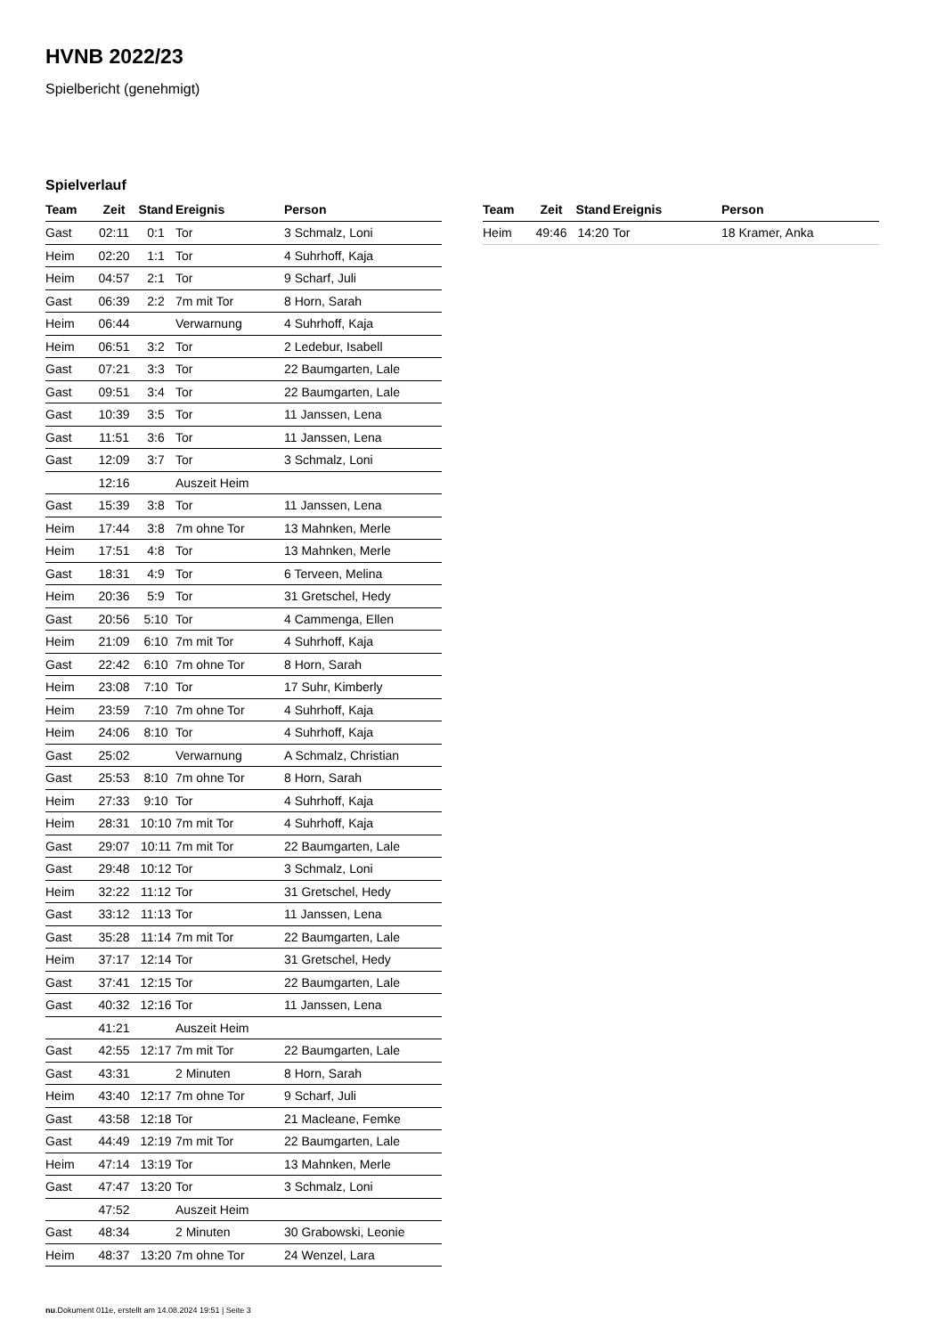HVNB 2022/23
Spielbericht (genehmigt)
Spielverlauf
| Team | Zeit | Stand | Ereignis | Person |
| --- | --- | --- | --- | --- |
| Gast | 02:11 | 0:1 | Tor | 3 Schmalz, Loni |
| Heim | 02:20 | 1:1 | Tor | 4 Suhrhoff, Kaja |
| Heim | 04:57 | 2:1 | Tor | 9 Scharf, Juli |
| Gast | 06:39 | 2:2 | 7m mit Tor | 8 Horn, Sarah |
| Heim | 06:44 | | Verwarnung | 4 Suhrhoff, Kaja |
| Heim | 06:51 | 3:2 | Tor | 2 Ledebur, Isabell |
| Gast | 07:21 | 3:3 | Tor | 22 Baumgarten, Lale |
| Gast | 09:51 | 3:4 | Tor | 22 Baumgarten, Lale |
| Gast | 10:39 | 3:5 | Tor | 11 Janssen, Lena |
| Gast | 11:51 | 3:6 | Tor | 11 Janssen, Lena |
| Gast | 12:09 | 3:7 | Tor | 3 Schmalz, Loni |
| | 12:16 | | Auszeit Heim | |
| Gast | 15:39 | 3:8 | Tor | 11 Janssen, Lena |
| Heim | 17:44 | 3:8 | 7m ohne Tor | 13 Mahnken, Merle |
| Heim | 17:51 | 4:8 | Tor | 13 Mahnken, Merle |
| Gast | 18:31 | 4:9 | Tor | 6 Terveen, Melina |
| Heim | 20:36 | 5:9 | Tor | 31 Gretschel, Hedy |
| Gast | 20:56 | 5:10 | Tor | 4 Cammenga, Ellen |
| Heim | 21:09 | 6:10 | 7m mit Tor | 4 Suhrhoff, Kaja |
| Gast | 22:42 | 6:10 | 7m ohne Tor | 8 Horn, Sarah |
| Heim | 23:08 | 7:10 | Tor | 17 Suhr, Kimberly |
| Heim | 23:59 | 7:10 | 7m ohne Tor | 4 Suhrhoff, Kaja |
| Heim | 24:06 | 8:10 | Tor | 4 Suhrhoff, Kaja |
| Gast | 25:02 | | Verwarnung | A Schmalz, Christian |
| Gast | 25:53 | 8:10 | 7m ohne Tor | 8 Horn, Sarah |
| Heim | 27:33 | 9:10 | Tor | 4 Suhrhoff, Kaja |
| Heim | 28:31 | 10:10 | 7m mit Tor | 4 Suhrhoff, Kaja |
| Gast | 29:07 | 10:11 | 7m mit Tor | 22 Baumgarten, Lale |
| Gast | 29:48 | 10:12 | Tor | 3 Schmalz, Loni |
| Heim | 32:22 | 11:12 | Tor | 31 Gretschel, Hedy |
| Gast | 33:12 | 11:13 | Tor | 11 Janssen, Lena |
| Gast | 35:28 | 11:14 | 7m mit Tor | 22 Baumgarten, Lale |
| Heim | 37:17 | 12:14 | Tor | 31 Gretschel, Hedy |
| Gast | 37:41 | 12:15 | Tor | 22 Baumgarten, Lale |
| Gast | 40:32 | 12:16 | Tor | 11 Janssen, Lena |
| | 41:21 | | Auszeit Heim | |
| Gast | 42:55 | 12:17 | 7m mit Tor | 22 Baumgarten, Lale |
| Gast | 43:31 | | 2 Minuten | 8 Horn, Sarah |
| Heim | 43:40 | 12:17 | 7m ohne Tor | 9 Scharf, Juli |
| Gast | 43:58 | 12:18 | Tor | 21 Macleane, Femke |
| Gast | 44:49 | 12:19 | 7m mit Tor | 22 Baumgarten, Lale |
| Heim | 47:14 | 13:19 | Tor | 13 Mahnken, Merle |
| Gast | 47:47 | 13:20 | Tor | 3 Schmalz, Loni |
| | 47:52 | | Auszeit Heim | |
| Gast | 48:34 | | 2 Minuten | 30 Grabowski, Leonie |
| Heim | 48:37 | 13:20 | 7m ohne Tor | 24 Wenzel, Lara |
| Team | Zeit | Stand | Ereignis | Person |
| --- | --- | --- | --- | --- |
| Heim | 49:46 | 14:20 | Tor | 18 Kramer, Anka |
nu.Dokument 011e, erstellt am 14.08.2024 19:51 | Seite 3